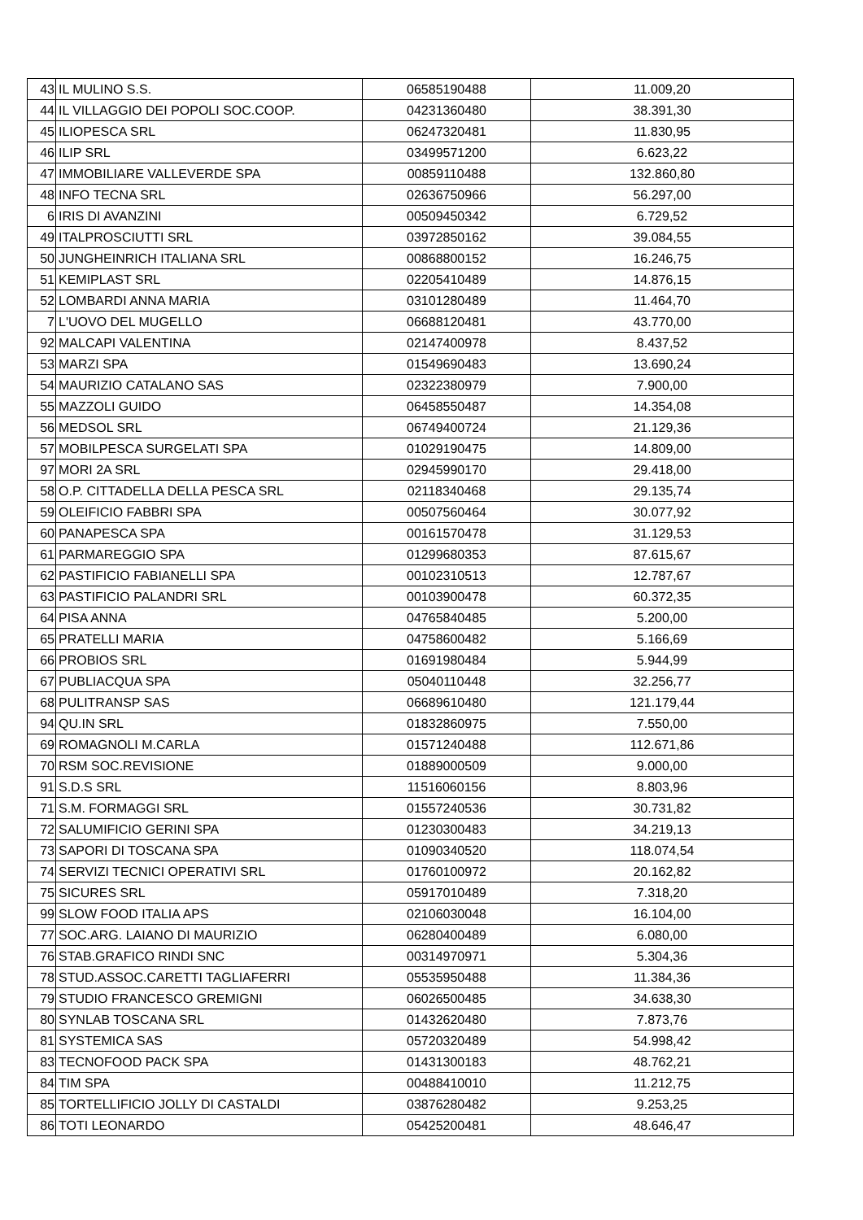| 43 | IL MULINO S.S. | 06585190488 | 11.009,20 |
| 44 | IL VILLAGGIO DEI POPOLI SOC.COOP. | 04231360480 | 38.391,30 |
| 45 | ILIOPESCA SRL | 06247320481 | 11.830,95 |
| 46 | ILIP SRL | 03499571200 | 6.623,22 |
| 47 | IMMOBILIARE VALLEVERDE SPA | 00859110488 | 132.860,80 |
| 48 | INFO TECNA SRL | 02636750966 | 56.297,00 |
| 6 | IRIS DI AVANZINI | 00509450342 | 6.729,52 |
| 49 | ITALPROSCIUTTI SRL | 03972850162 | 39.084,55 |
| 50 | JUNGHEINRICH ITALIANA SRL | 00868800152 | 16.246,75 |
| 51 | KEMIPLAST SRL | 02205410489 | 14.876,15 |
| 52 | LOMBARDI ANNA MARIA | 03101280489 | 11.464,70 |
| 7 | L'UOVO DEL MUGELLO | 06688120481 | 43.770,00 |
| 92 | MALCAPI VALENTINA | 02147400978 | 8.437,52 |
| 53 | MARZI SPA | 01549690483 | 13.690,24 |
| 54 | MAURIZIO CATALANO SAS | 02322380979 | 7.900,00 |
| 55 | MAZZOLI GUIDO | 06458550487 | 14.354,08 |
| 56 | MEDSOL SRL | 06749400724 | 21.129,36 |
| 57 | MOBILPESCA SURGELATI SPA | 01029190475 | 14.809,00 |
| 97 | MORI 2A SRL | 02945990170 | 29.418,00 |
| 58 | O.P. CITTADELLA DELLA PESCA SRL | 02118340468 | 29.135,74 |
| 59 | OLEIFICIO FABBRI SPA | 00507560464 | 30.077,92 |
| 60 | PANAPESCA SPA | 00161570478 | 31.129,53 |
| 61 | PARMAREGGIO SPA | 01299680353 | 87.615,67 |
| 62 | PASTIFICIO FABIANELLI SPA | 00102310513 | 12.787,67 |
| 63 | PASTIFICIO PALANDRI SRL | 00103900478 | 60.372,35 |
| 64 | PISA ANNA | 04765840485 | 5.200,00 |
| 65 | PRATELLI MARIA | 04758600482 | 5.166,69 |
| 66 | PROBIOS SRL | 01691980484 | 5.944,99 |
| 67 | PUBLIACQUA SPA | 05040110448 | 32.256,77 |
| 68 | PULITRANSP SAS | 06689610480 | 121.179,44 |
| 94 | QU.IN SRL | 01832860975 | 7.550,00 |
| 69 | ROMAGNOLI M.CARLA | 01571240488 | 112.671,86 |
| 70 | RSM SOC.REVISIONE | 01889000509 | 9.000,00 |
| 91 | S.D.S SRL | 11516060156 | 8.803,96 |
| 71 | S.M. FORMAGGI SRL | 01557240536 | 30.731,82 |
| 72 | SALUMIFICIO GERINI SPA | 01230300483 | 34.219,13 |
| 73 | SAPORI DI TOSCANA SPA | 01090340520 | 118.074,54 |
| 74 | SERVIZI TECNICI OPERATIVI SRL | 01760100972 | 20.162,82 |
| 75 | SICURES SRL | 05917010489 | 7.318,20 |
| 99 | SLOW FOOD ITALIA APS | 02106030048 | 16.104,00 |
| 77 | SOC.ARG. LAIANO DI MAURIZIO | 06280400489 | 6.080,00 |
| 76 | STAB.GRAFICO RINDI SNC | 00314970971 | 5.304,36 |
| 78 | STUD.ASSOC.CARETTI TAGLIAFERRI | 05535950488 | 11.384,36 |
| 79 | STUDIO FRANCESCO GREMIGNI | 06026500485 | 34.638,30 |
| 80 | SYNLAB TOSCANA SRL | 01432620480 | 7.873,76 |
| 81 | SYSTEMICA SAS | 05720320489 | 54.998,42 |
| 83 | TECNOFOOD PACK SPA | 01431300183 | 48.762,21 |
| 84 | TIM SPA | 00488410010 | 11.212,75 |
| 85 | TORTELLIFICIO JOLLY DI CASTALDI | 03876280482 | 9.253,25 |
| 86 | TOTI LEONARDO | 05425200481 | 48.646,47 |